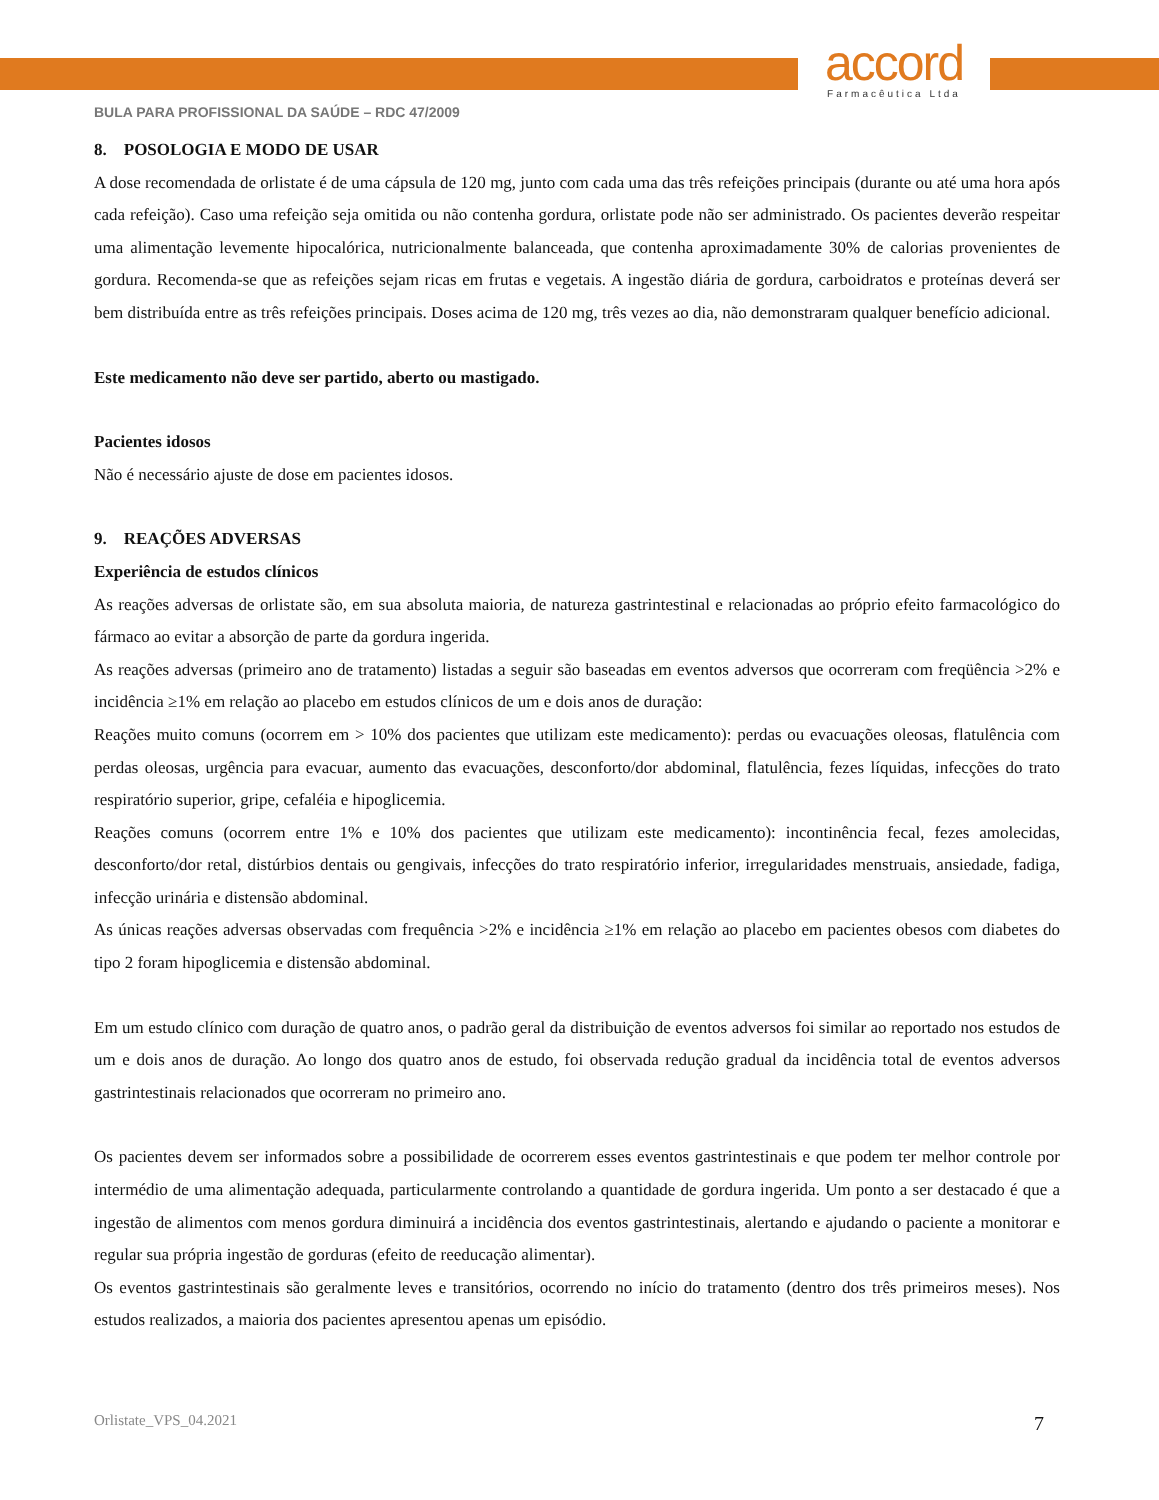accord
Farmacêutica Ltda
BULA PARA PROFISSIONAL DA SAÚDE – RDC 47/2009
8. POSOLOGIA E MODO DE USAR
A dose recomendada de orlistate é de uma cápsula de 120 mg, junto com cada uma das três refeições principais (durante ou até uma hora após cada refeição). Caso uma refeição seja omitida ou não contenha gordura, orlistate pode não ser administrado. Os pacientes deverão respeitar uma alimentação levemente hipocalórica, nutricionalmente balanceada, que contenha aproximadamente 30% de calorias provenientes de gordura. Recomenda-se que as refeições sejam ricas em frutas e vegetais. A ingestão diária de gordura, carboidratos e proteínas deverá ser bem distribuída entre as três refeições principais. Doses acima de 120 mg, três vezes ao dia, não demonstraram qualquer benefício adicional.
Este medicamento não deve ser partido, aberto ou mastigado.
Pacientes idosos
Não é necessário ajuste de dose em pacientes idosos.
9. REAÇÕES ADVERSAS
Experiência de estudos clínicos
As reações adversas de orlistate são, em sua absoluta maioria, de natureza gastrintestinal e relacionadas ao próprio efeito farmacológico do fármaco ao evitar a absorção de parte da gordura ingerida.
As reações adversas (primeiro ano de tratamento) listadas a seguir são baseadas em eventos adversos que ocorreram com freqüência >2% e incidência ≥1% em relação ao placebo em estudos clínicos de um e dois anos de duração:
Reações muito comuns (ocorrem em > 10% dos pacientes que utilizam este medicamento): perdas ou evacuações oleosas, flatulência com perdas oleosas, urgência para evacuar, aumento das evacuações, desconforto/dor abdominal, flatulência, fezes líquidas, infecções do trato respiratório superior, gripe, cefaléia e hipoglicemia.
Reações comuns (ocorrem entre 1% e 10% dos pacientes que utilizam este medicamento): incontinência fecal, fezes amolecidas, desconforto/dor retal, distúrbios dentais ou gengivais, infecções do trato respiratório inferior, irregularidades menstruais, ansiedade, fadiga, infecção urinária e distensão abdominal.
As únicas reações adversas observadas com frequência >2% e incidência ≥1% em relação ao placebo em pacientes obesos com diabetes do tipo 2 foram hipoglicemia e distensão abdominal.
Em um estudo clínico com duração de quatro anos, o padrão geral da distribuição de eventos adversos foi similar ao reportado nos estudos de um e dois anos de duração. Ao longo dos quatro anos de estudo, foi observada redução gradual da incidência total de eventos adversos gastrintestinais relacionados que ocorreram no primeiro ano.
Os pacientes devem ser informados sobre a possibilidade de ocorrerem esses eventos gastrintestinais e que podem ter melhor controle por intermédio de uma alimentação adequada, particularmente controlando a quantidade de gordura ingerida. Um ponto a ser destacado é que a ingestão de alimentos com menos gordura diminuirá a incidência dos eventos gastrintestinais, alertando e ajudando o paciente a monitorar e regular sua própria ingestão de gorduras (efeito de reeducação alimentar).
Os eventos gastrintestinais são geralmente leves e transitórios, ocorrendo no início do tratamento (dentro dos três primeiros meses). Nos estudos realizados, a maioria dos pacientes apresentou apenas um episódio.
7 Orlistate_VPS_04.2021